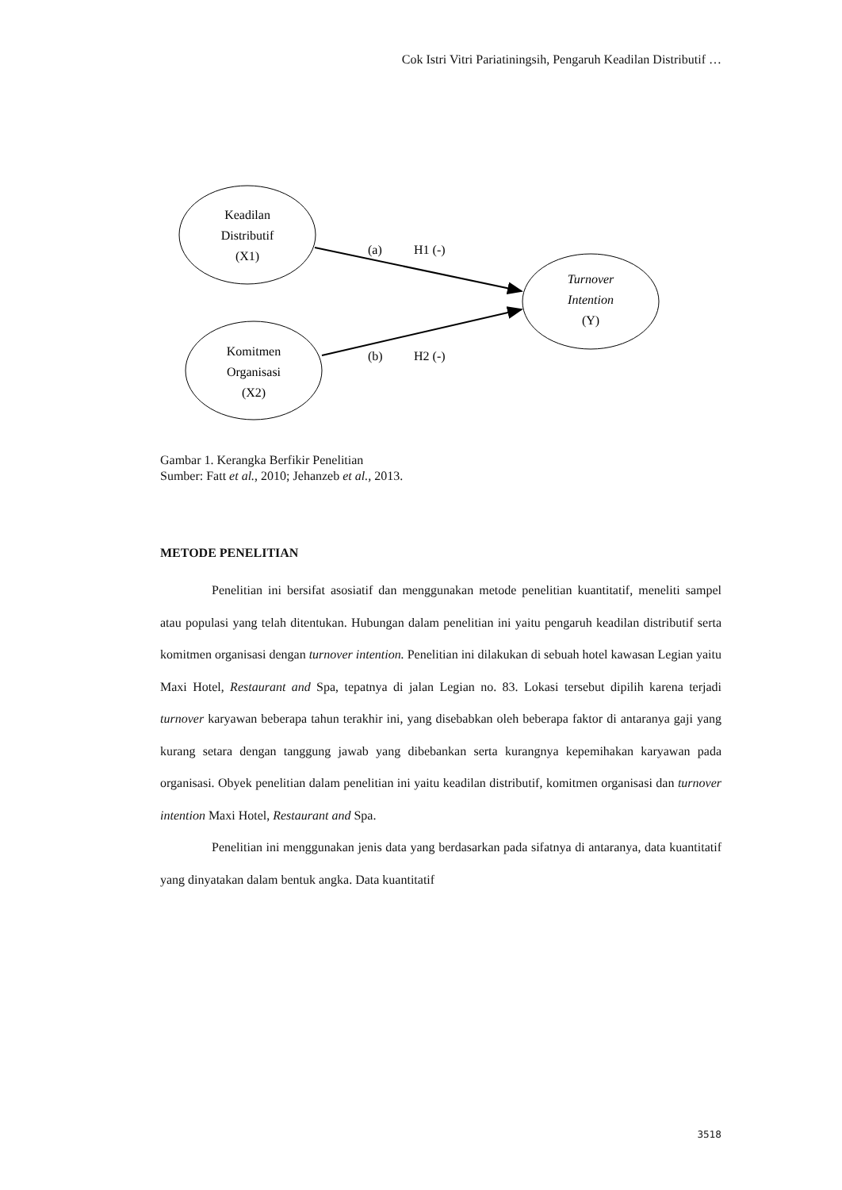Cok Istri Vitri Pariatiningsih, Pengaruh Keadilan Distributif …
Keadilan
Distributif
(X1)
Komitmen
Organisasi
(X2)
Turnover
Intention
(Y)
(a)
H1 (-)
(b)
H2 (-)
Gambar 1. Kerangka Berfikir Penelitian
Sumber: Fatt et al., 2010; Jehanzeb et al., 2013.
METODE PENELITIAN
Penelitian ini bersifat asosiatif dan menggunakan metode penelitian kuantitatif, meneliti sampel atau populasi yang telah ditentukan. Hubungan dalam penelitian ini yaitu pengaruh keadilan distributif serta komitmen organisasi dengan turnover intention. Penelitian ini dilakukan di sebuah hotel kawasan Legian yaitu Maxi Hotel, Restaurant and Spa, tepatnya di jalan Legian no. 83. Lokasi tersebut dipilih karena terjadi turnover karyawan beberapa tahun terakhir ini, yang disebabkan oleh beberapa faktor di antaranya gaji yang kurang setara dengan tanggung jawab yang dibebankan serta kurangnya kepemihakan karyawan pada organisasi. Obyek penelitian dalam penelitian ini yaitu keadilan distributif, komitmen organisasi dan turnover intention Maxi Hotel, Restaurant and Spa.
Penelitian ini menggunakan jenis data yang berdasarkan pada sifatnya di antaranya, data kuantitatif yang dinyatakan dalam bentuk angka. Data kuantitatif
3518